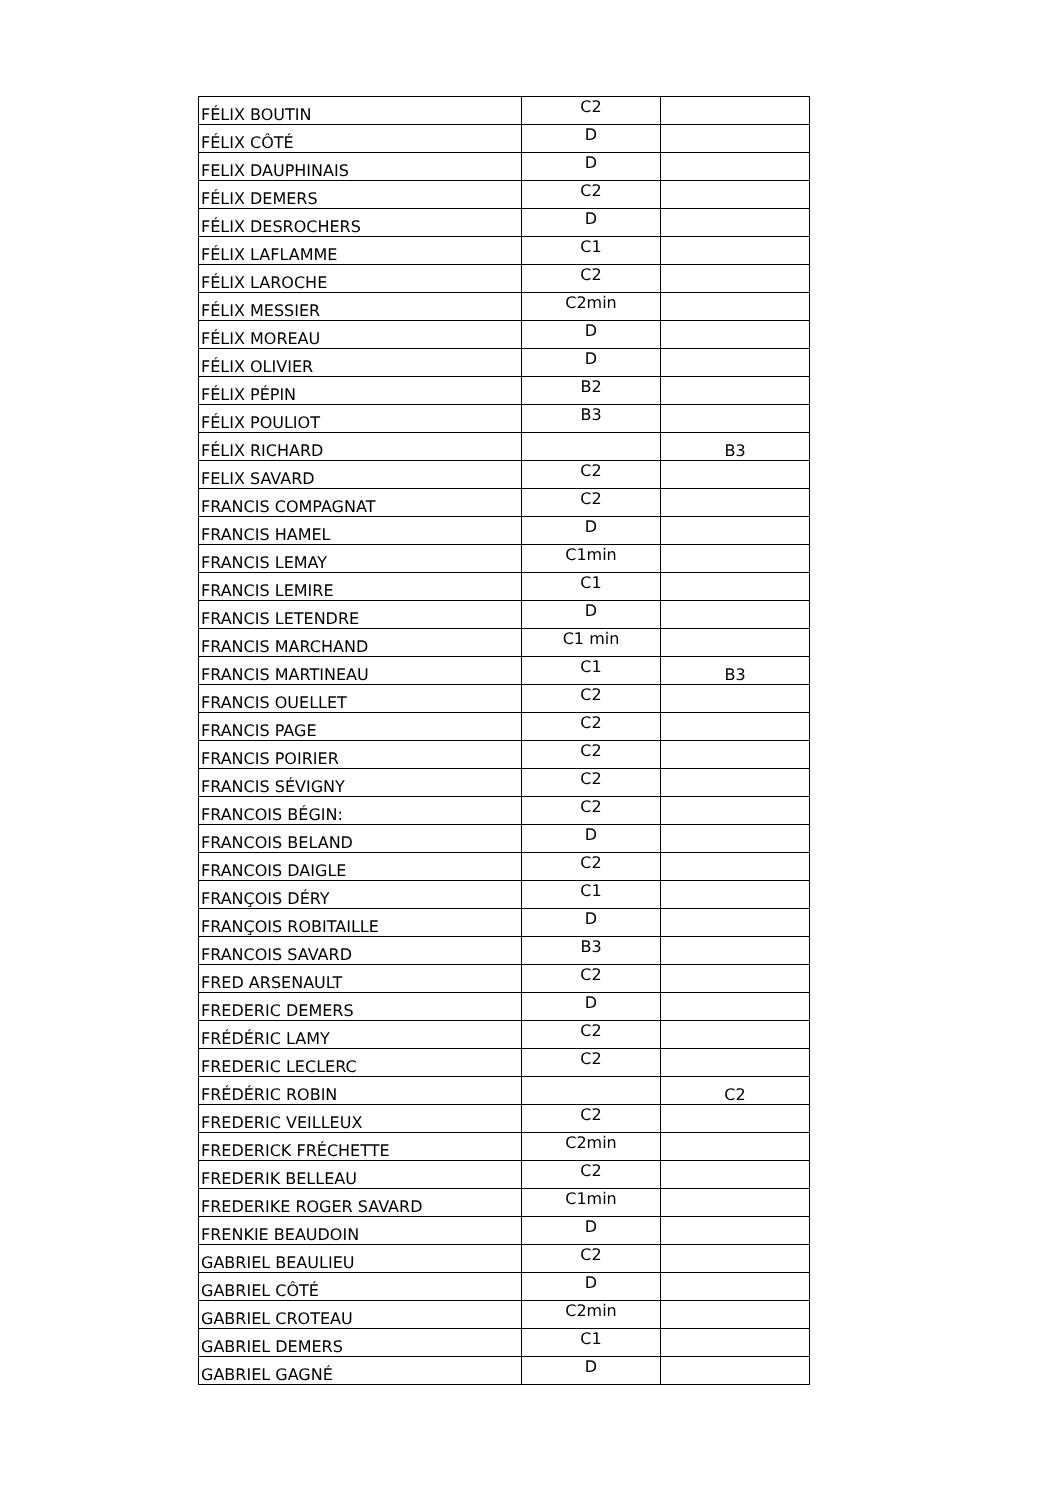| FÉLIX BOUTIN | C2 | |
| FÉLIX CÔTÉ | D | |
| FELIX DAUPHINAIS | D | |
| FÉLIX DEMERS | C2 | |
| FÉLIX DESROCHERS | D | |
| FÉLIX LAFLAMME | C1 | |
| FÉLIX LAROCHE | C2 | |
| FÉLIX MESSIER | C2min | |
| FÉLIX MOREAU | D | |
| FÉLIX OLIVIER | D | |
| FÉLIX PÉPIN | B2 | |
| FÉLIX POULIOT | B3 | |
| FÉLIX RICHARD | | B3 |
| FELIX SAVARD | C2 | |
| FRANCIS COMPAGNAT | C2 | |
| FRANCIS HAMEL | D | |
| FRANCIS LEMAY | C1min | |
| FRANCIS LEMIRE | C1 | |
| FRANCIS LETENDRE | D | |
| FRANCIS MARCHAND | C1 min | |
| FRANCIS MARTINEAU | C1 | B3 |
| FRANCIS OUELLET | C2 | |
| FRANCIS PAGE | C2 | |
| FRANCIS POIRIER | C2 | |
| FRANCIS SÉVIGNY | C2 | |
| FRANCOIS BÉGIN: | C2 | |
| FRANCOIS BELAND | D | |
| FRANCOIS DAIGLE | C2 | |
| FRANÇOIS DÉRY | C1 | |
| FRANÇOIS ROBITAILLE | D | |
| FRANCOIS SAVARD | B3 | |
| FRED ARSENAULT | C2 | |
| FREDERIC DEMERS | D | |
| FRÉDÉRIC LAMY | C2 | |
| FREDERIC LECLERC | C2 | |
| FRÉDÉRIC ROBIN | | C2 |
| FREDERIC VEILLEUX | C2 | |
| FREDERICK FRÉCHETTE | C2min | |
| FREDERIK BELLEAU | C2 | |
| FREDERIKE ROGER SAVARD | C1min | |
| FRENKIE BEAUDOIN | D | |
| GABRIEL BEAULIEU | C2 | |
| GABRIEL CÔTÉ | D | |
| GABRIEL CROTEAU | C2min | |
| GABRIEL DEMERS | C1 | |
| GABRIEL GAGNÉ | D | |